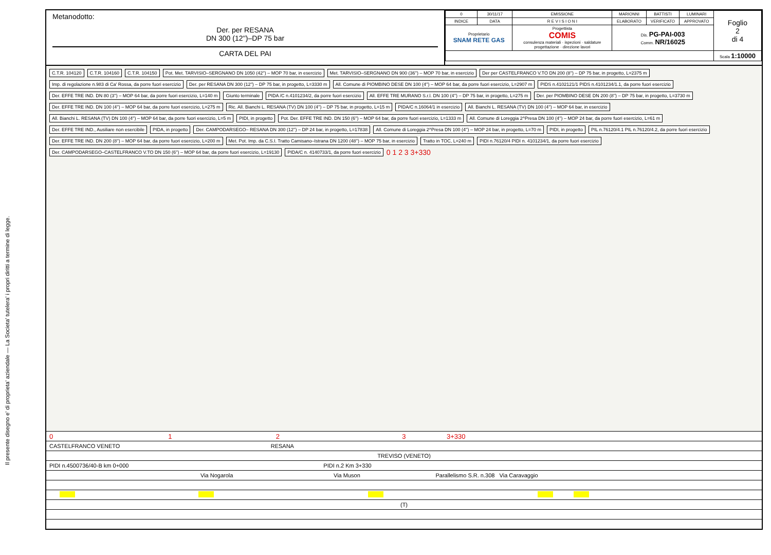Il presente disegno e' di proprieta' aziendale — La Societa' tutelera' i propri diritti a termine di legge.
Metanodotto:
Der. per RESANA
DN 300 (12'')–DP 75 bar
CARTA DEL PAI
| 0 | 30/11/17 | EMISSIONE | MARIONNI | BATTISTI | LUMINARI | Foglio 2 di 4 |
| INDICE | DATA | R E V I S I O N I | ELABORATO | VERIFICATO | APPROVATO | |
| Proprietario SNAM RETE GAS | | Progettista COMIS consulenza materiali · ispezioni · saldature progettazione · direzione lavori | Dis. PG-PAI-003 Comm. NR/16025 | | | |
| | | | | | | Scala 1:10000 |
C.T.R. 104120 C.T.R. 104160 C.T.R. 104150 Pot. Met. TARVISIO–SERGNANO DN 1050 (42'') – MOP 70 bar, in esercizio Met. TARVISIO–SERGNANO DN 900 (36'') – MOP 70 bar, in esercizio Der per CASTELFRANCO V.TO DN 200 (8'') – DP 75 bar, in progetto, L=2375 m Imp. di regolazione n.983 di Ca' Rossa, da porre fuori esercizio Der. per RESANA DN 300 (12'') – DP 75 bar, in progetto, L=3330 m All. Comune di PIOMBINO DESE DN 100 (4'') – MOP 64 bar, da porre fuori esercizio, L=2907 m PIDS n.4102121/1 PIDS n.4101234/1.1, da porre fuori esercizio Der. EFFE TRE IND. DN 80 (3'') – MOP 64 bar, da porre fuori esercizio, L=140 m Giunto terminale PIDA /C n.4101234/2, da porre fuori esercizio All. EFFE TRE MURANO S.r.l. DN 100 (4'') – DP 75 bar, in progetto, L=275 m Der. per PIOMBINO DESE DN 200 (8'') – DP 75 bar, in progetto, L=3730 m Der. EFFE TRE IND. DN 100 (4'') – MOP 64 bar, da porre fuori esercizio, L=275 m Ric. All. Bianchi L. RESANA (TV) DN 100 (4'') – DP 75 bar, in progetto, L=15 m PIDA/C n.16064/1 in esercizio All. Bianchi L. RESANA (TV) DN 100 (4'') – MOP 64 bar, in esercizio All. Bianchi L. RESANA (TV) DN 100 (4'') – MOP 64 bar, da porre fuori esercizio, L=5 m PIDI, in progetto Pot. Der. EFFE TRE IND. DN 150 (6'') – MOP 64 bar, da porre fuori esercizio, L=1333 m All. Comune di Loreggia 2^Presa DN 100 (4'') – MOP 24 bar, da porre fuori esercizio, L=61 m Der. EFFE TRE IND., Ausiliare non esercibile PIDA, in progetto Der. CAMPODARSEGO– RESANA DN 300 (12'') – DP 24 bar, in progetto, L=17838 All. Comune di Loreggia 2^Presa DN 100 (4'') – MOP 24 bar, in progetto, L=70 m PIDI, in progetto PIL n.76120/4.1 PIL n.76120/4.2, da porre fuori esercizio Der. EFFE TRE IND. DN 200 (8'') – MOP 64 bar, da porre fuori esercizio, L=200 m Met. Pot. Imp. da C.S.I. Tratto Camisano–Istrana DN 1200 (48'') – MOP 75 bar, in esercizio Tratto in TOC, L=240 m PIDI n.76120/4 PIDI n. 4101234/1, da porre fuori esercizio Der. CAMPODARSEGO–CASTELFRANCO V.TO DN 150 (6'') – MOP 64 bar, da porre fuori esercizio, L=19130 PIDA/C n. 4140733/1, da porre fuori esercizio 0 1 2 3 3+330
| 0 1 2 3 3+330 |
| CASTELFRANCO VENETO RESANA |
| TREVISO (VENETO) |
| PIDI n.4500736/40-B km 0+000 PIDI n.2 Km 3+330 |
| Via Nogarola Via Muson Parallelismo S.R. n.308 Via Caravaggio |
| (T) |